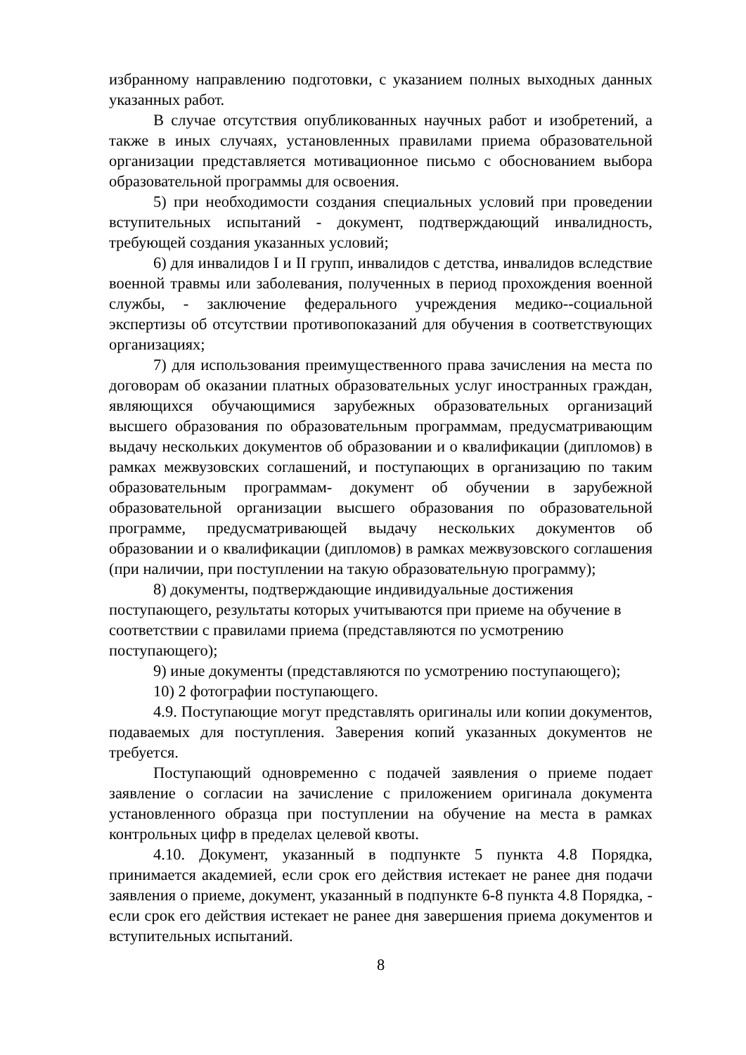избранному направлению подготовки, с указанием полных выходных данных указанных работ.
В случае отсутствия опубликованных научных работ и изобретений, а также в иных случаях, установленных правилами приема образовательной организации представляется мотивационное письмо с обоснованием выбора образовательной программы для освоения.
5) при необходимости создания специальных условий при проведении вступительных испытаний - документ, подтверждающий инвалидность, требующей создания указанных условий;
6) для инвалидов I и II групп, инвалидов с детства, инвалидов вследствие военной травмы или заболевания, полученных в период прохождения военной службы, - заключение федерального учреждения медико--социальной экспертизы об отсутствии противопоказаний для обучения в соответствующих организациях;
7) для использования преимущественного права зачисления на места по договорам об оказании платных образовательных услуг иностранных граждан, являющихся обучающимися зарубежных образовательных организаций высшего образования по образовательным программам, предусматривающим выдачу нескольких документов об образовании и о квалификации (дипломов) в рамках межвузовских соглашений, и поступающих в организацию по таким образовательным программам- документ об обучении в зарубежной образовательной организации высшего образования по образовательной программе, предусматривающей выдачу нескольких документов об образовании и о квалификации (дипломов) в рамках межвузовского соглашения (при наличии, при поступлении на такую образовательную программу);
8) документы, подтверждающие индивидуальные достижения поступающего, результаты которых учитываются при приеме на обучение в соответствии с правилами приема (представляются по усмотрению поступающего);
9) иные документы (представляются по усмотрению поступающего);
10) 2 фотографии поступающего.
4.9. Поступающие могут представлять оригиналы или копии документов, подаваемых для поступления. Заверения копий указанных документов не требуется.
Поступающий одновременно с подачей заявления о приеме подает заявление о согласии на зачисление с приложением оригинала документа установленного образца при поступлении на обучение на места в рамках контрольных цифр в пределах целевой квоты.
4.10. Документ, указанный в подпункте 5 пункта 4.8 Порядка, принимается академией, если срок его действия истекает не ранее дня подачи заявления о приеме, документ, указанный в подпункте 6-8 пункта 4.8 Порядка, - если срок его действия истекает не ранее дня завершения приема документов и вступительных испытаний.
8